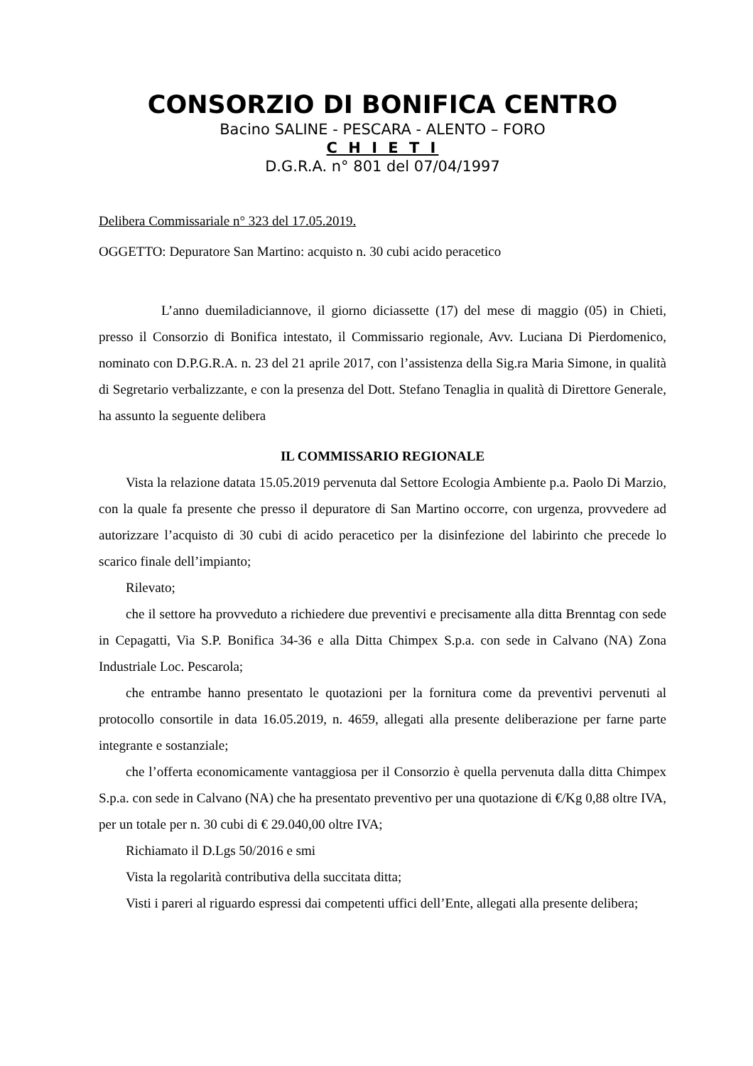CONSORZIO DI BONIFICA CENTRO
Bacino SALINE - PESCARA - ALENTO – FORO
C H I E T I
D.G.R.A. n° 801 del 07/04/1997
Delibera Commissariale n° 323 del 17.05.2019.
OGGETTO: Depuratore San Martino: acquisto n. 30 cubi acido peracetico
L’anno duemiladiciannove, il giorno diciassette (17) del mese di maggio (05) in Chieti, presso il Consorzio di Bonifica intestato, il Commissario regionale, Avv. Luciana Di Pierdomenico, nominato con D.P.G.R.A. n. 23 del 21 aprile 2017, con l’assistenza della Sig.ra Maria Simone, in qualità di Segretario verbalizzante, e con la presenza del Dott. Stefano Tenaglia in qualità di Direttore Generale, ha assunto la seguente delibera
IL COMMISSARIO REGIONALE
Vista la relazione datata 15.05.2019 pervenuta dal Settore Ecologia Ambiente p.a. Paolo Di Marzio, con la quale fa presente che presso il depuratore di San Martino occorre, con urgenza, provvedere ad autorizzare l’acquisto di 30 cubi di acido peracetico per la disinfezione del labirinto che precede lo scarico finale dell’impianto;
Rilevato;
che il settore ha provveduto a richiedere due preventivi e precisamente alla ditta Brenntag con sede in Cepagatti, Via S.P. Bonifica 34-36 e alla Ditta Chimpex S.p.a. con sede in Calvano (NA) Zona Industriale Loc. Pescarola;
che entrambe hanno presentato le quotazioni per la fornitura come da preventivi pervenuti al protocollo consortile in data 16.05.2019, n. 4659, allegati alla presente deliberazione per farne parte integrante e sostanziale;
che l’offerta economicamente vantaggiosa per il Consorzio è quella pervenuta dalla ditta Chimpex S.p.a. con sede in Calvano (NA) che ha presentato preventivo per una quotazione di €/Kg 0,88 oltre IVA, per un totale per n. 30 cubi di € 29.040,00 oltre IVA;
Richiamato il D.Lgs 50/2016 e smi
Vista la regolarità contributiva della succitata ditta;
Visti i pareri al riguardo espressi dai competenti uffici dell’Ente, allegati alla presente delibera;